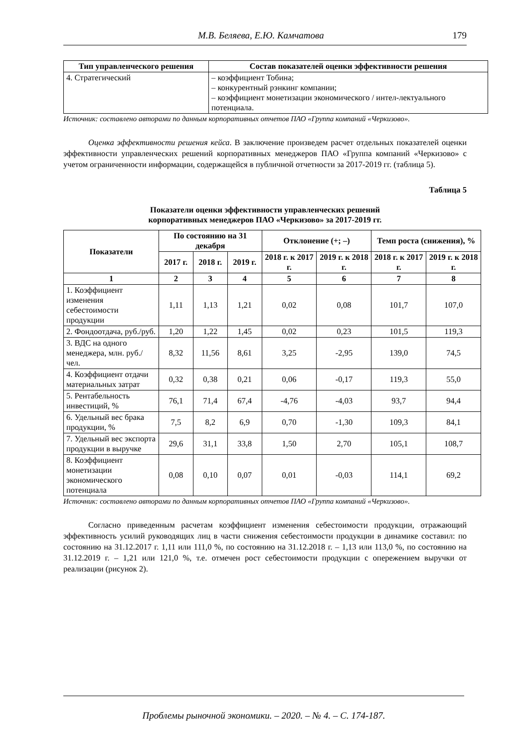М.В. Беляева, Е.Ю. Камчатова 179
| Тип управленческого решения | Состав показателей оценки эффективности решения |
| --- | --- |
| 4. Стратегический | – коэффициент Тобина; – конкурентный рэнкинг компании; – коэффициент монетизации экономического / интел-лектуального потенциала. |
Источник: составлено авторами по данным корпоративных отчетов ПАО «Группа компаний «Черкизово».
Оценка эффективности решения кейса. В заключение произведем расчет отдельных показателей оценки эффективности управленческих решений корпоративных менеджеров ПАО «Группа компаний «Черкизово» с учетом ограниченности информации, содержащейся в публичной отчетности за 2017-2019 гг. (таблица 5).
Таблица 5
Показатели оценки эффективности управленческих решений
корпоративных менеджеров ПАО «Черкизово» за 2017-2019 гг.
| Показатели | По состоянию на 31 декабря | | | Отклонение (+; –) | | Темп роста (снижения), % | |
| --- | --- | --- | --- | --- | --- | --- | --- |
| | 2017 г. | 2018 г. | 2019 г. | 2018 г. к 2017 г. | 2019 г. к 2018 г. | 2018 г. к 2017 г. | 2019 г. к 2018 г. |
| 1 | 2 | 3 | 4 | 5 | 6 | 7 | 8 |
| 1. Коэффициент изменения себестоимости продукции | 1,11 | 1,13 | 1,21 | 0,02 | 0,08 | 101,7 | 107,0 |
| 2. Фондоотдача, руб./руб. | 1,20 | 1,22 | 1,45 | 0,02 | 0,23 | 101,5 | 119,3 |
| 3. ВДС на одного менеджера, млн. руб./чел. | 8,32 | 11,56 | 8,61 | 3,25 | -2,95 | 139,0 | 74,5 |
| 4. Коэффициент отдачи материальных затрат | 0,32 | 0,38 | 0,21 | 0,06 | -0,17 | 119,3 | 55,0 |
| 5. Рентабельность инвестиций, % | 76,1 | 71,4 | 67,4 | -4,76 | -4,03 | 93,7 | 94,4 |
| 6. Удельный вес брака продукции, % | 7,5 | 8,2 | 6,9 | 0,70 | -1,30 | 109,3 | 84,1 |
| 7. Удельный вес экспорта продукции в выручке | 29,6 | 31,1 | 33,8 | 1,50 | 2,70 | 105,1 | 108,7 |
| 8. Коэффициент монетизации экономического потенциала | 0,08 | 0,10 | 0,07 | 0,01 | -0,03 | 114,1 | 69,2 |
Источник: составлено авторами по данным корпоративных отчетов ПАО «Группа компаний «Черкизово».
Согласно приведенным расчетам коэффициент изменения себестоимости продукции, отражающий эффективность усилий руководящих лиц в части снижения себестоимости продукции в динамике составил: по состоянию на 31.12.2017 г. 1,11 или 111,0 %, по состоянию на 31.12.2018 г. – 1,13 или 113,0 %, по состоянию на 31.12.2019 г. – 1,21 или 121,0 %, т.е. отмечен рост себестоимости продукции с опережением выручки от реализации (рисунок 2).
Проблемы рыночной экономики. – 2020. – № 4. – С. 174-187.